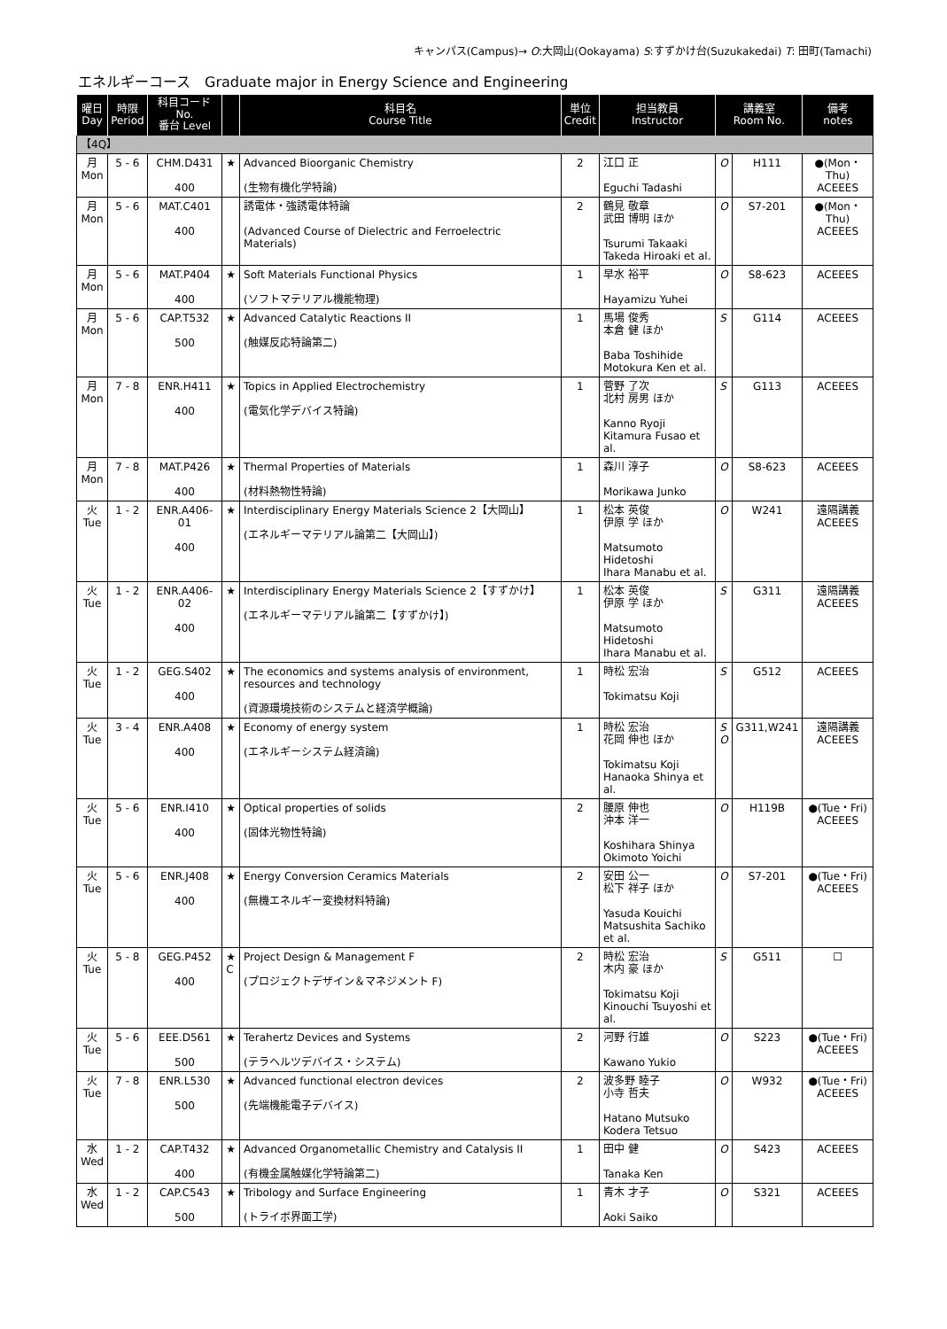キャンパス(Campus)→ O:大岡山(Ookayama) S:すずかけ台(Suzukakedai) T: 田町(Tamachi)
エネルギーコース　Graduate major in Energy Science and Engineering
| 曜日 Day | 時限 Period | 科目コード No. 番台 Level | | 科目名 Course Title | 単位 Credit | 担当教員 Instructor | 講義室 Room No. | | 備考 notes |
| --- | --- | --- | --- | --- | --- | --- | --- | --- | --- |
| 【4Q】 | | | | | | | | | |
| 月 Mon | 5 - 6 | CHM.D431 400 | ★ | Advanced Bioorganic Chemistry (生物有機化学特論) | 2 | 江口 正 Eguchi Tadashi | O | H111 | ●(Mon・Thu) ACEEES |
| 月 Mon | 5 - 6 | MAT.C401 400 | | 誘電体・強誘電体特論 (Advanced Course of Dielectric and Ferroelectric Materials) | 2 | 鶴見 敬章 武田 博明 ほか Tsurumi Takaaki Takeda Hiroaki et al. | O | S7-201 | ●(Mon・Thu) ACEEES |
| 月 Mon | 5 - 6 | MAT.P404 400 | ★ | Soft Materials Functional Physics (ソフトマテリアル機能物理) | 1 | 早水 裕平 Hayamizu Yuhei | O | S8-623 | ACEEES |
| 月 Mon | 5 - 6 | CAP.T532 500 | ★ | Advanced Catalytic Reactions II (触媒反応特論第二) | 1 | 馬場 俊秀 本倉 健 ほか Baba Toshihide Motokura Ken et al. | S | G114 | ACEEES |
| 月 Mon | 7 - 8 | ENR.H411 400 | ★ | Topics in Applied Electrochemistry (電気化学デバイス特論) | 1 | 菅野 了次 北村 房男 ほか Kanno Ryoji Kitamura Fusao et al. | S | G113 | ACEEES |
| 月 Mon | 7 - 8 | MAT.P426 400 | ★ | Thermal Properties of Materials (材料熱物性特論) | 1 | 森川 淳子 Morikawa Junko | O | S8-623 | ACEEES |
| 火 Tue | 1 - 2 | ENR.A406-01 400 | ★ | Interdisciplinary Energy Materials Science 2【大岡山】 (エネルギーマテリアル論第二【大岡山】) | 1 | 松本 英俊 伊原 学 ほか Matsumoto Hidetoshi Ihara Manabu et al. | O | W241 | 遠隔講義 ACEEES |
| 火 Tue | 1 - 2 | ENR.A406-02 400 | ★ | Interdisciplinary Energy Materials Science 2【すずかけ】 (エネルギーマテリアル論第二【すずかけ】) | 1 | 松本 英俊 伊原 学 ほか Matsumoto Hidetoshi Ihara Manabu et al. | S | G311 | 遠隔講義 ACEEES |
| 火 Tue | 1 - 2 | GEG.S402 400 | ★ | The economics and systems analysis of environment, resources and technology (資源環境技術のシステムと経済学概論) | 1 | 時松 宏治 Tokimatsu Koji | S | G512 | ACEEES |
| 火 Tue | 3 - 4 | ENR.A408 400 | ★ | Economy of energy system (エネルギーシステム経済論) | 1 | 時松 宏治 花岡 伸也 ほか Tokimatsu Koji Hanaoka Shinya et al. | S O | G311,W241 | 遠隔講義 ACEEES |
| 火 Tue | 5 - 6 | ENR.I410 400 | ★ | Optical properties of solids (固体光物性特論) | 2 | 腰原 伸也 沖本 洋一 Koshihara Shinya Okimoto Yoichi | O | H119B | ●(Tue・Fri) ACEEES |
| 火 Tue | 5 - 6 | ENR.J408 400 | ★ | Energy Conversion Ceramics Materials (無機エネルギー変換材料特論) | 2 | 安田 公一 松下 祥子 ほか Yasuda Kouichi Matsushita Sachiko et al. | O | S7-201 | ●(Tue・Fri) ACEEES |
| 火 Tue | 5 - 8 | GEG.P452 400 | ★ C | Project Design & Management F (プロジェクトデザイン＆マネジメント F) | 2 | 時松 宏治 木内 豪 ほか Tokimatsu Koji Kinouchi Tsuyoshi et al. | S | G511 | ☐ |
| 火 Tue | 5 - 6 | EEE.D561 500 | ★ | Terahertz Devices and Systems (テラヘルツデバイス・システム) | 2 | 河野 行雄 Kawano Yukio | O | S223 | ●(Tue・Fri) ACEEES |
| 火 Tue | 7 - 8 | ENR.L530 500 | ★ | Advanced functional electron devices (先端機能電子デバイス) | 2 | 波多野 睦子 小寺 哲夫 Hatano Mutsuko Kodera Tetsuo | O | W932 | ●(Tue・Fri) ACEEES |
| 水 Wed | 1 - 2 | CAP.T432 400 | ★ | Advanced Organometallic Chemistry and Catalysis II (有機金属触媒化学特論第二) | 1 | 田中 健 Tanaka Ken | O | S423 | ACEEES |
| 水 Wed | 1 - 2 | CAP.C543 500 | ★ | Tribology and Surface Engineering (トライボ界面工学) | 1 | 青木 才子 Aoki Saiko | O | S321 | ACEEES |